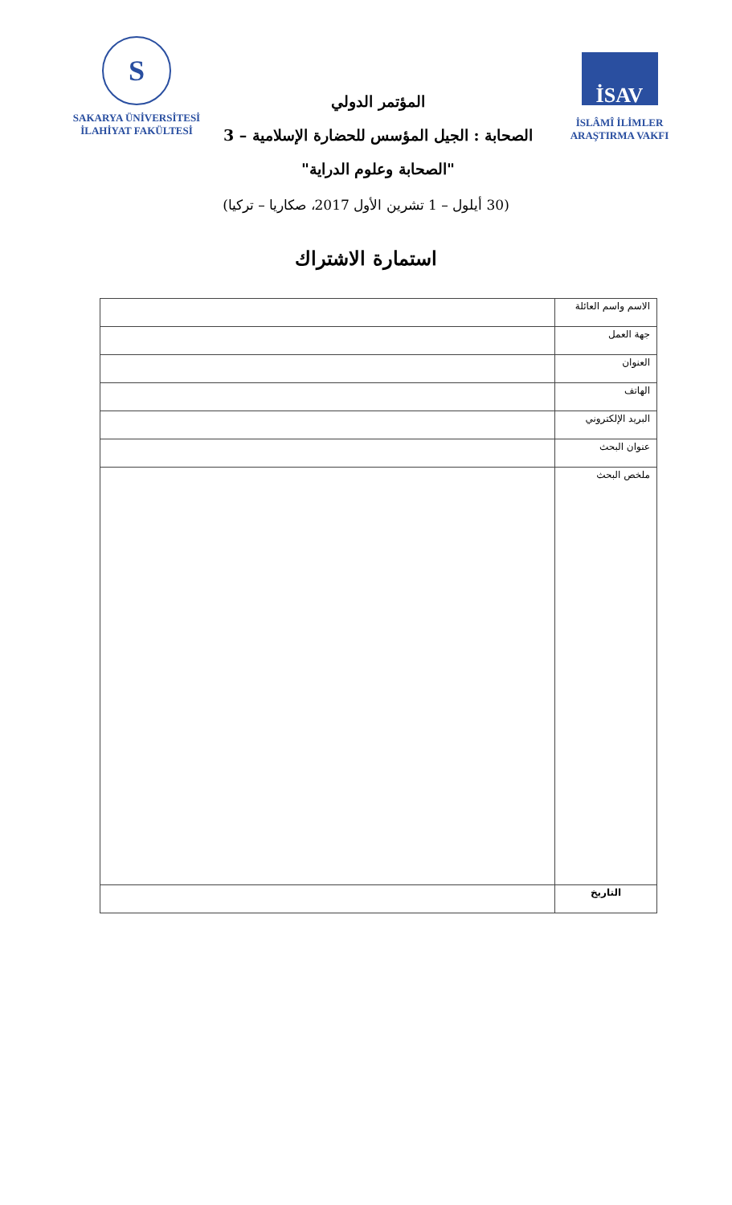S
SAKARYA ÜNİVERSİTESİ
İLAHİYAT FAKÜLTESİ
المؤتمر الدولي
الصحابة : الجيل المؤسس للحضارة الإسلامية – 3
"الصحابة وعلوم الدراية"
İSAV
İSLÂMÎ İLİMLER
ARAŞTIRMA VAKFI
(30 أيلول – 1 تشرين الأول 2017، صكاريا – تركيا)
استمارة الاشتراك
| الاسم واسم العائلة | |
| جهة العمل | |
| العنوان | |
| الهاتف | |
| البريد الإلكتروني | |
| عنوان البحث | |
| ملخص البحث | |
| التاريخ | |